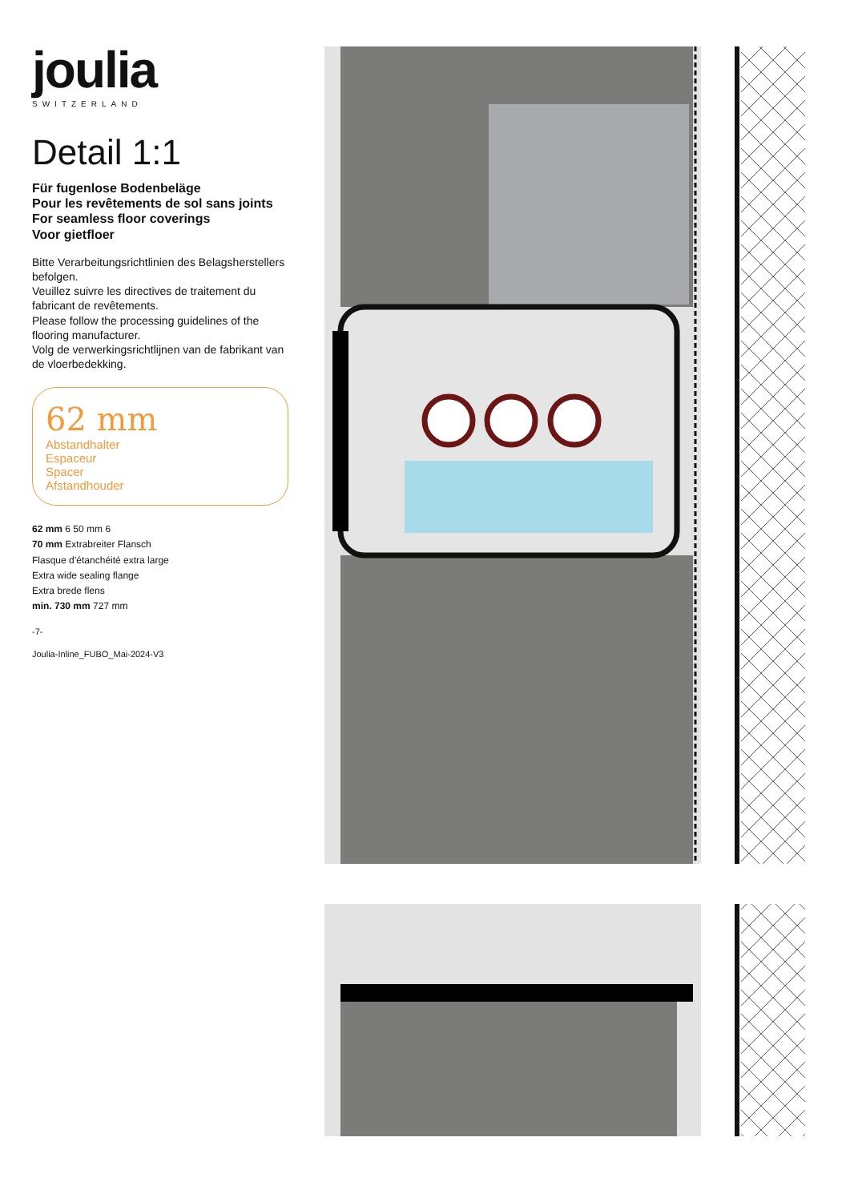joulia
SWITZERLAND
Detail 1:1
Für fugenlose Bodenbeläge
Pour les revêtements de sol sans joints
For seamless floor coverings
Voor gietfloer
Bitte Verarbeitungsrichtlinien des Belagsherstellers befolgen.
Veuillez suivre les directives de traitement du fabricant de revêtements.
Please follow the processing guidelines of the flooring manufacturer.
Volg de verwerkingsrichtlijnen van de fabrikant van de vloerbedekking.
62 mm
Abstandhalter
Espaceur
Spacer
Afstandhouder
62 mm 6 50 mm 6
70 mm Extrabreiter Flansch
Flasque d’étanchéité extra large
Extra wide sealing flange
Extra brede flens
min. 730 mm 727 mm
-7-
Joulia-Inline_FUBO_Mai-2024-V3